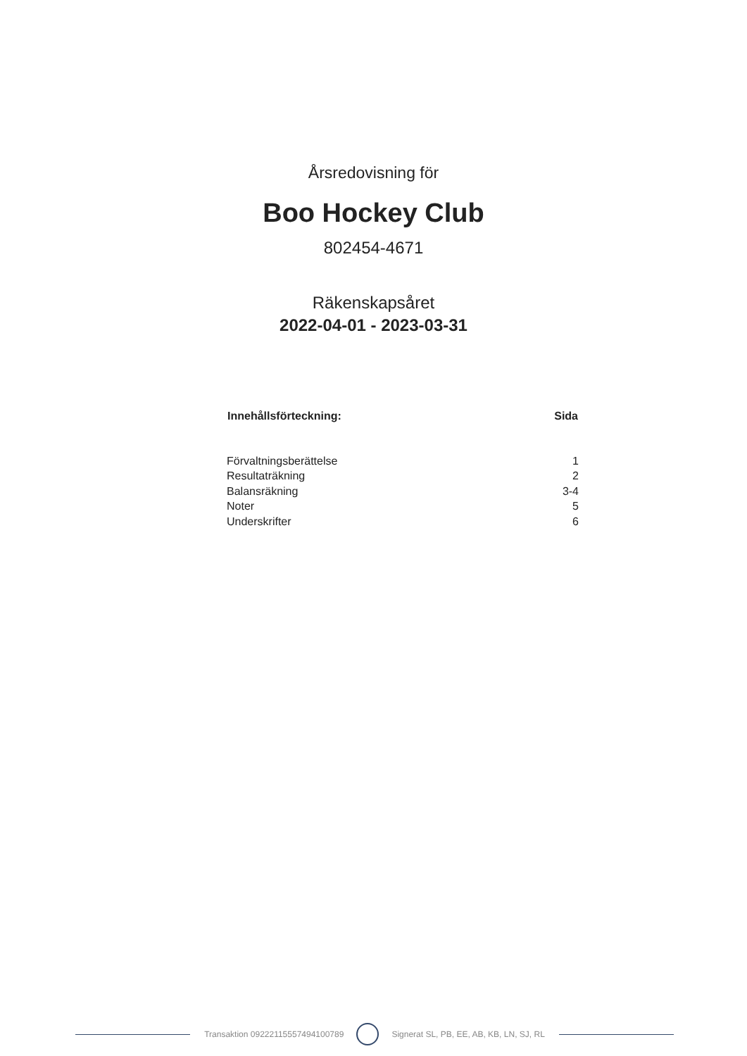Årsredovisning för
Boo Hockey Club
802454-4671
Räkenskapsåret
2022-04-01 - 2023-03-31
| Innehållsförteckning: | Sida |
| --- | --- |
| Förvaltningsberättelse | 1 |
| Resultaträkning | 2 |
| Balansräkning | 3-4 |
| Noter | 5 |
| Underskrifter | 6 |
Transaktion 09222115557494100789
Signerat SL, PB, EE, AB, KB, LN, SJ, RL